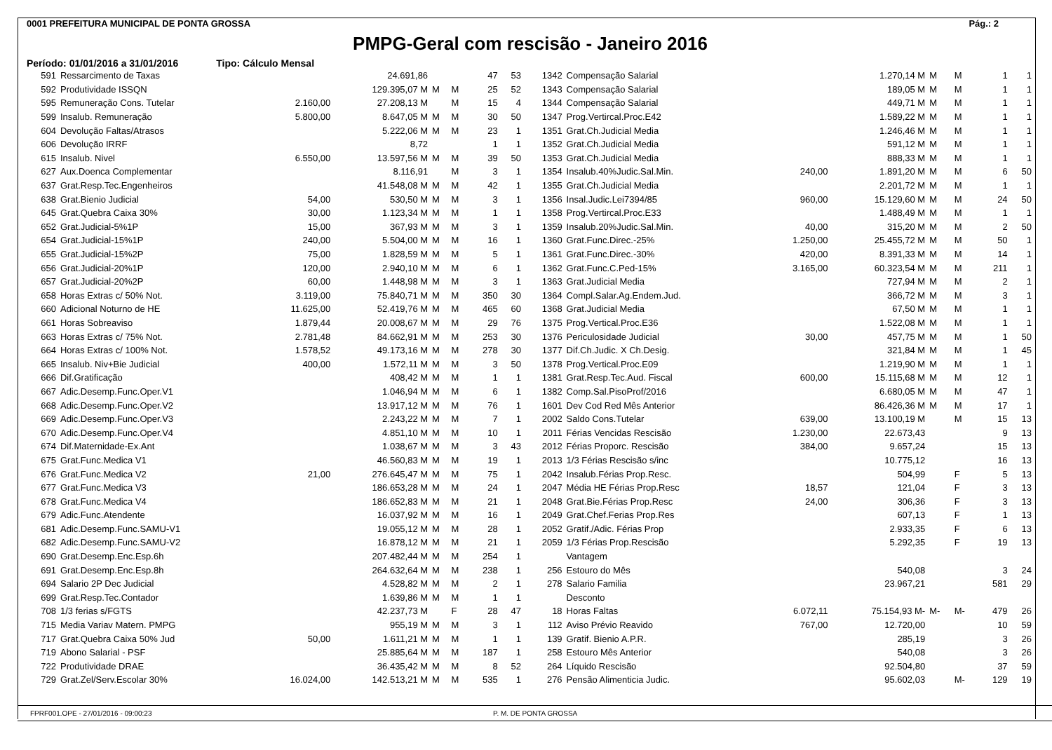0001 PREFEITURA MUNICIPAL DE PONTA GROSSA Pág.: 2
PMPG-Geral com rescisão - Janeiro 2016
Período: 01/01/2016 a 31/01/2016 Tipo: Cálculo Mensal
| 591 | Ressarcimento de Taxas | | 24.691,86 | | | 47 | 53 |
| 592 | Produtividade ISSQN | | 129.395,07 M | M | M | 25 | 52 |
| 595 | Remuneração Cons. Tutelar | 2.160,00 | 27.208,13 M | | M | 15 | 4 |
| 599 | Insalub. Remuneração | 5.800,00 | 8.647,05 M | M | M | 30 | 50 |
| 604 | Devolução Faltas/Atrasos | | 5.222,06 M | M | M | 23 | 1 |
| 606 | Devolução IRRF | | 8,72 | | | 1 | 1 |
| 615 | Insalub. Nivel | 6.550,00 | 13.597,56 M | M | M | 39 | 50 |
| 627 | Aux.Doenca Complementar | | 8.116,91 | | M | 3 | 1 |
| 637 | Grat.Resp.Tec.Engenheiros | | 41.548,08 M | M | M | 42 | 1 |
| 638 | Grat.Bienio Judicial | 54,00 | 530,50 M | M | M | 3 | 1 |
| 645 | Grat.Quebra Caixa 30% | 30,00 | 1.123,34 M | M | M | 1 | 1 |
| 652 | Grat.Judicial-5%1P | 15,00 | 367,93 M | M | M | 3 | 1 |
| 654 | Grat.Judicial-15%1P | 240,00 | 5.504,00 M | M | M | 16 | 1 |
| 655 | Grat.Judicial-15%2P | 75,00 | 1.828,59 M | M | M | 5 | 1 |
| 656 | Grat.Judicial-20%1P | 120,00 | 2.940,10 M | M | M | 6 | 1 |
| 657 | Grat.Judicial-20%2P | 60,00 | 1.448,98 M | M | M | 3 | 1 |
| 658 | Horas Extras c/ 50% Not. | 3.119,00 | 75.840,71 M | M | M | 350 | 30 |
| 660 | Adicional Noturno de HE | 11.625,00 | 52.419,76 M | M | M | 465 | 60 |
| 661 | Horas Sobreaviso | 1.879,44 | 20.008,67 M | M | M | 29 | 76 |
| 663 | Horas Extras c/ 75% Not. | 2.781,48 | 84.662,91 M | M | M | 253 | 30 |
| 664 | Horas Extras c/ 100% Not. | 1.578,52 | 49.173,16 M | M | M | 278 | 30 |
| 665 | Insalub. Niv+Bie Judicial | 400,00 | 1.572,11 M | M | M | 3 | 50 |
| 666 | Dif.Gratificação | | 408,42 M | M | M | 1 | 1 |
| 667 | Adic.Desemp.Func.Oper.V1 | | 1.046,94 M | M | M | 6 | 1 |
| 668 | Adic.Desemp.Func.Oper.V2 | | 13.917,12 M | M | M | 76 | 1 |
| 669 | Adic.Desemp.Func.Oper.V3 | | 2.243,22 M | M | M | 7 | 1 |
| 670 | Adic.Desemp.Func.Oper.V4 | | 4.851,10 M | M | M | 10 | 1 |
| 674 | Dif.Maternidade-Ex.Ant | | 1.038,67 M | M | M | 3 | 43 |
| 675 | Grat.Func.Medica V1 | | 46.560,83 M | M | M | 19 | 1 |
| 676 | Grat.Func.Medica V2 | 21,00 | 276.645,47 M | M | M | 75 | 1 |
| 677 | Grat.Func.Medica V3 | | 186.653,28 M | M | M | 24 | 1 |
| 678 | Grat.Func.Medica V4 | | 186.652,83 M | M | M | 21 | 1 |
| 679 | Adic.Func.Atendente | | 16.037,92 M | M | M | 16 | 1 |
| 681 | Adic.Desemp.Func.SAMU-V1 | | 19.055,12 M | M | M | 28 | 1 |
| 682 | Adic.Desemp.Func.SAMU-V2 | | 16.878,12 M | M | M | 21 | 1 |
| 690 | Grat.Desemp.Enc.Esp.6h | | 207.482,44 M | M | M | 254 | 1 |
| 691 | Grat.Desemp.Enc.Esp.8h | | 264.632,64 M | M | M | 238 | 1 |
| 694 | Salario 2P Dec Judicial | | 4.528,82 M | M | M | 2 | 1 |
| 699 | Grat.Resp.Tec.Contador | | 1.639,86 M | M | M | 1 | 1 |
| 708 | 1/3 ferias s/FGTS | | 42.237,73 M | | F | 28 | 47 |
| 715 | Media Variav Matern. PMPG | | 955,19 M | M | M | 3 | 1 |
| 717 | Grat.Quebra Caixa 50% Jud | 50,00 | 1.611,21 M | M | M | 1 | 1 |
| 719 | Abono Salarial - PSF | | 25.885,64 M | M | M | 187 | 1 |
| 722 | Produtividade DRAE | | 36.435,42 M | M | M | 8 | 52 |
| 729 | Grat.Zel/Serv.Escolar 30% | 16.024,00 | 142.513,21 M | M | M | 535 | 1 |
| 1342 | Compensação Salarial | | 1.270,14 M | M | M | 1 | 1 |
| 1343 | Compensação Salarial | | 189,05 M | M | M | 1 | 1 |
| 1344 | Compensação Salarial | | 449,71 M | M | M | 1 | 1 |
| 1347 | Prog.Vertircal.Proc.E42 | | 1.589,22 M | M | M | 1 | 1 |
| 1351 | Grat.Ch.Judicial Media | | 1.246,46 M | M | M | 1 | 1 |
| 1352 | Grat.Ch.Judicial Media | | 591,12 M | M | M | 1 | 1 |
| 1353 | Grat.Ch.Judicial Media | | 888,33 M | M | M | 1 | 1 |
| 1354 | Insalub.40%Judic.Sal.Min. | 240,00 | 1.891,20 M | M | M | 6 | 50 |
| 1355 | Grat.Ch.Judicial Media | | 2.201,72 M | M | M | 1 | 1 |
| 1356 | Insal.Judic.Lei7394/85 | 960,00 | 15.129,60 M | M | M | 24 | 50 |
| 1358 | Prog.Vertircal.Proc.E33 | | 1.488,49 M | M | M | 1 | 1 |
| 1359 | Insalub.20%Judic.Sal.Min. | 40,00 | 315,20 M | M | M | 2 | 50 |
| 1360 | Grat.Func.Direc.-25% | 1.250,00 | 25.455,72 M | M | M | 50 | 1 |
| 1361 | Grat.Func.Direc.-30% | 420,00 | 8.391,33 M | M | M | 14 | 1 |
| 1362 | Grat.Func.C.Ped-15% | 3.165,00 | 60.323,54 M | M | M | 211 | 1 |
| 1363 | Grat.Judicial Media | | 727,94 M | M | M | 2 | 1 |
| 1364 | Compl.Salar.Ag.Endem.Jud. | | 366,72 M | M | M | 3 | 1 |
| 1368 | Grat.Judicial Media | | 67,50 M | M | M | 1 | 1 |
| 1375 | Prog.Vertical.Proc.E36 | | 1.522,08 M | M | M | 1 | 1 |
| 1376 | Periculosidade Judicial | 30,00 | 457,75 M | M | M | 1 | 50 |
| 1377 | Dif.Ch.Judic. X Ch.Desig. | | 321,84 M | M | M | 1 | 45 |
| 1378 | Prog.Vertical.Proc.E09 | | 1.219,90 M | M | M | 1 | 1 |
| 1381 | Grat.Resp.Tec.Aud. Fiscal | 600,00 | 15.115,68 M | M | M | 12 | 1 |
| 1382 | Comp.Sal.PisoProf/2016 | | 6.680,05 M | M | M | 47 | 1 |
| 1601 | Dev Cod Red Mês Anterior | | 86.426,36 M | M | M | 17 | 1 |
| 2002 | Saldo Cons.Tutelar | 639,00 | 13.100,19 M | | M | 15 | 13 |
| 2011 | Férias Vencidas Rescisão | 1.230,00 | 22.673,43 | | | 9 | 13 |
| 2012 | Férias Proporc. Rescisão | 384,00 | 9.657,24 | | | 15 | 13 |
| 2013 | 1/3 Férias Rescisão s/inc | | 10.775,12 | | | 16 | 13 |
| 2042 | Insalub.Férias Prop.Resc. | | 504,99 | | F | 5 | 13 |
| 2047 | Média HE Férias Prop.Resc | 18,57 | 121,04 | | F | 3 | 13 |
| 2048 | Grat.Bie.Férias Prop.Resc | 24,00 | 306,36 | | F | 3 | 13 |
| 2049 | Grat.Chef.Ferias Prop.Res | | 607,13 | | F | 1 | 13 |
| 2052 | Gratif./Adic. Férias Prop | | 2.933,35 | | F | 6 | 13 |
| 2059 | 1/3 Férias Prop.Rescisão | | 5.292,35 | | F | 19 | 13 |
| | Vantagem | | | | | | |
| 256 | Estouro do Mês | | 540,08 | | | 3 | 24 |
| 278 | Salario Familia | | 23.967,21 | | | 581 | 29 |
| | Desconto | | | | | | |
| 18 | Horas Faltas | 6.072,11 | 75.154,93 M- | M- | M- | 479 | 26 |
| 112 | Aviso Prévio Reavido | 767,00 | 12.720,00 | | | 10 | 59 |
| 139 | Gratif. Bienio A.P.R. | | 285,19 | | | 3 | 26 |
| 258 | Estouro Mês Anterior | | 540,08 | | | 3 | 26 |
| 264 | Líquido Rescisão | | 92.504,80 | | | 37 | 59 |
| 276 | Pensão Alimenticia Judic. | | 95.602,03 | | M- | 129 | 19 |
FPRF001.OPE - 27/01/2016 - 09:00:23 P. M. DE PONTA GROSSA